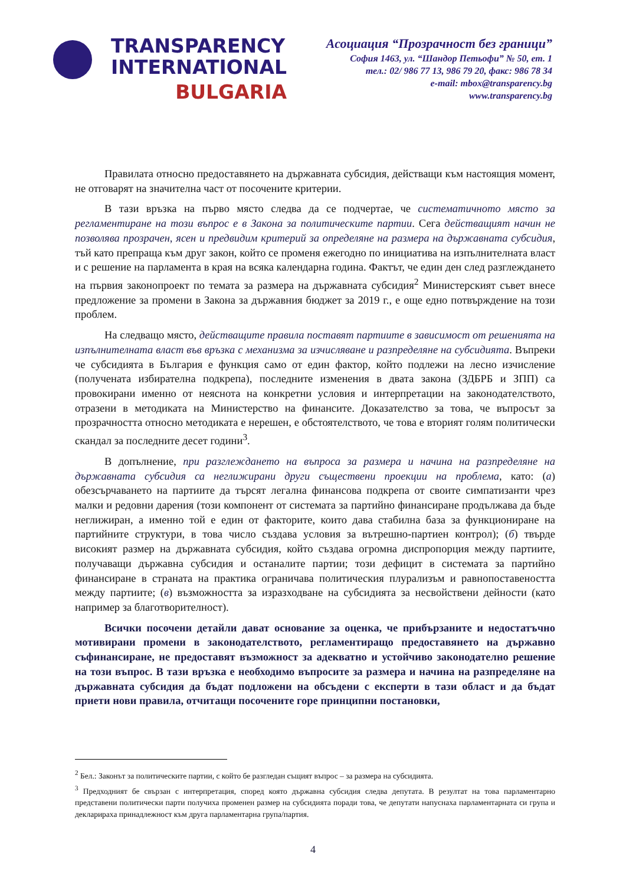TRANSPARENCY
INTERNATIONAL
BULGARIA
Асоциация “Прозрачност без граници”
София 1463, ул. “Шандор Петьофи” № 50, ет. 1
тел.: 02/ 986 77 13, 986 79 20, факс: 986 78 34
e-mail: mbox@transparency.bg
www.transparency.bg
Правилата относно предоставянето на държавната субсидия, действащи към настоящия момент, не отговарят на значителна част от посочените критерии.
В тази връзка на първо място следва да се подчертае, че систематичното място за регламентиране на този въпрос е в Закона за политическите партии. Сега действащият начин не позволява прозрачен, ясен и предвидим критерий за определяне на размера на държавната субсидия, тъй като препраща към друг закон, който се променя ежегодно по инициатива на изпълнителната власт и с решение на парламента в края на всяка календарна година. Фактът, че един ден след разглеждането на първия законопроект по темата за размера на държавната субсидия<sup>2</sup> Министерският съвет внесе предложение за промени в Закона за държавния бюджет за 2019 г., е още едно потвърждение на този проблем.
На следващо място, действащите правила поставят партиите в зависимост от решенията на изпълнителната власт във връзка с механизма за изчисляване и разпределяне на субсидията. Въпреки че субсидията в България е функция само от един фактор, който подлежи на лесно изчисление (получената избирателна подкрепа), последните изменения в двата закона (ЗДБРБ и ЗПП) са провокирани именно от неяснота на конкретни условия и интерпретации на законодателството, отразени в методиката на Министерство на финансите. Доказателство за това, че въпросът за прозрачността относно методиката е нерешен, е обстоятелството, че това е вторият голям политически скандал за последните десет години<sup>3</sup>.
В допълнение, при разглеждането на въпроса за размера и начина на разпределяне на държавната субсидия са неглижирани други съществени проекции на проблема, като: (а) обезсърчаването на партиите да търсят легална финансова подкрепа от своите симпатизанти чрез малки и редовни дарения (този компонент от системата за партийно финансиране продължава да бъде неглижиран, а именно той е един от факторите, които дава стабилна база за функциониране на партийните структури, в това число създава условия за вътрешно-партиен контрол); (б) твърде високият размер на държавната субсидия, който създава огромна диспропорция между партиите, получаващи държавна субсидия и останалите партии; този дефицит в системата за партийно финансиране в страната на практика ограничава политическия плурализъм и равнопоставеността между партиите; (в) възможността за изразходване на субсидията за несвойствени дейности (като например за благотворителност).
Всички посочени детайли дават основание за оценка, че прибързаните и недостатъчно мотивирани промени в законодателството, регламентиращо предоставянето на държавно съфинансиране, не предоставят възможност за адекватно и устойчиво законодателно решение на този въпрос. В тази връзка е необходимо въпросите за размера и начина на разпределяне на държавната субсидия да бъдат подложени на обсъдени с експерти в тази област и да бъдат приети нови правила, отчитащи посочените горе принципни постановки,
<sup>2</sup> Бел.: Законът за политическите партии, с който бе разгледан същият въпрос – за размера на субсидията.
<sup>3</sup> Предходният бе свързан с интерпретация, според която държавна субсидия следва депутата. В резултат на това парламентарно представени политически парти получиха променен размер на субсидията поради това, че депутати напуснаха парламентарната си група и декларираха принадлежност към друга парламентарна група/партия.
4